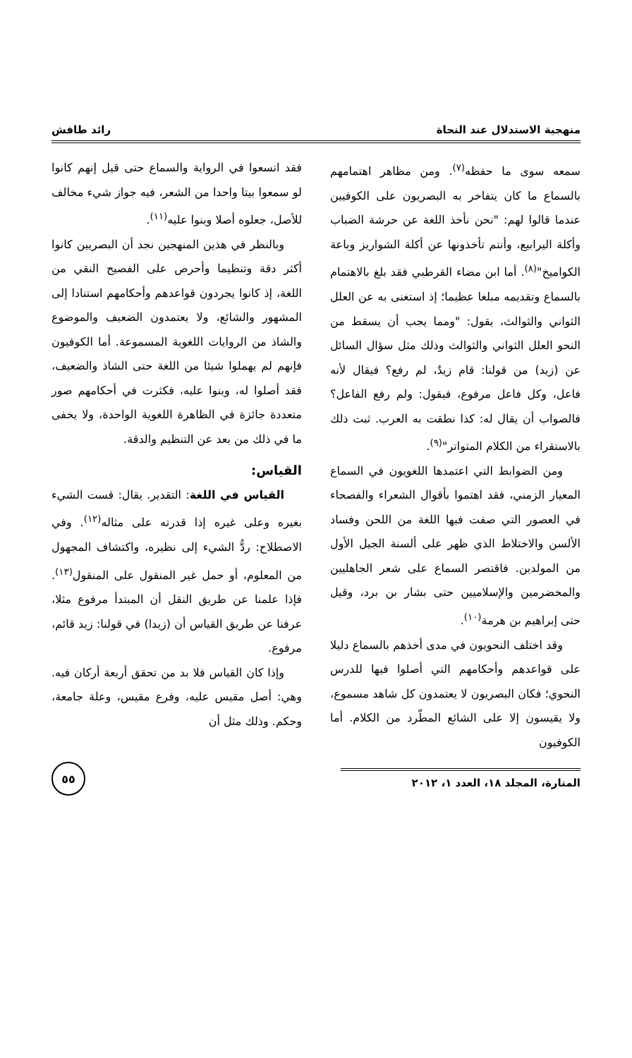منهجية الاستدلال عند النحاة رائد طافش
سمعه سوى ما حفظه<sup>(٧)</sup>. ومن مظاهر اهتمامهم بالسماع ما كان يتفاخر به البصريون على الكوفيين عندما قالوا لهم: "نحن نأخذ اللغة عن حرشة الضباب وأكلة اليرابيع، وأنتم تأخذونها عن أكلة الشواريز وباعة الكواميخ"<sup>(٨)</sup>. أما ابن مضاء القرطبي فقد بلغ بالاهتمام بالسماع وتقديمه مبلغا عظيما؛ إذ استغنى به عن العلل الثواني والثوالث، يقول: "ومما يجب أن يسقط من النحو العلل الثواني والثوالث وذلك مثل سؤال السائل عن (زيد) من قولنا: قام زيدٌ، لم رفع؟ فيقال لأنه فاعل، وكل فاعل مرفوع، فيقول: ولم رفع الفاعل؟ فالصواب أن يقال له: كذا نطقت به العرب. ثبت ذلك بالاستقراء من الكلام المتواتر"<sup>(٩)</sup>.
ومن الضوابط التي اعتمدها اللغويون في السماع المعيار الزمني، فقد اهتموا بأقوال الشعراء والفصحاء في العصور التي صفت فيها اللغة من اللحن وفساد الألسن والاختلاط الذي ظهر على ألسنة الجيل الأول من المولدين. فاقتصر السماع على شعر الجاهليين والمخضرمين والإسلاميين حتى بشار بن برد، وقيل حتى إبراهيم بن هرمة<sup>(١٠)</sup>.
وقد اختلف النحويون في مدى أخذهم بالسماع دليلا على قواعدهم وأحكامهم التي أصلوا فيها للدرس النحوي؛ فكان البصريون لا يعتمدون كل شاهد مسموع، ولا يقيسون إلا على الشائع المطّرد من الكلام. أما الكوفيون
فقد اتسعوا في الرواية والسماع حتى قيل إنهم كانوا لو سمعوا بيتا واحدا من الشعر، فيه جواز شيء مخالف للأصل، جعلوه أصلا وبنوا عليه<sup>(١١)</sup>.
وبالنظر في هذين المنهجين نجد أن البصريين كانوا أكثر دقة وتنظيما وأحرص على الفصيح النقي من اللغة، إذ كانوا يجردون قواعدهم وأحكامهم استنادا إلى المشهور والشائع، ولا يعتمدون الضعيف والموضوع والشاذ من الروايات اللغوية المسموعة. أما الكوفيون فإنهم لم يهملوا شيئا من اللغة حتى الشاذ والضعيف، فقد أصلوا له، وبنوا عليه، فكثرت في أحكامهم صور متعددة جائزة في الظاهرة اللغوية الواحدة، ولا يخفى ما في ذلك من بعد عن التنظيم والدقة.
القياس:
القياس في اللغة: التقدير. يقال: قست الشيء بغيره وعلى غيره إذا قدرته على مثاله<sup>(١٢)</sup>. وفي الاصطلاح: ردُّ الشيء إلى نظيره، واكتشاف المجهول من المعلوم، أو حمل غير المنقول على المنقول<sup>(١٣)</sup>. فإذا علمنا عن طريق النقل أن المبتدأ مرفوع مثلا، عرفنا عن طريق القياس أن (زيدا) في قولنا: زيد قائم، مرفوع.
وإذا كان القياس فلا بد من تحقق أربعة أركان فيه. وهي: أصل مقيس عليه، وفرع مقيس، وعلة جامعة، وحكم. وذلك مثل أن
المنارة، المجلد ١٨، العدد ١، ٢٠١٢
٥٥